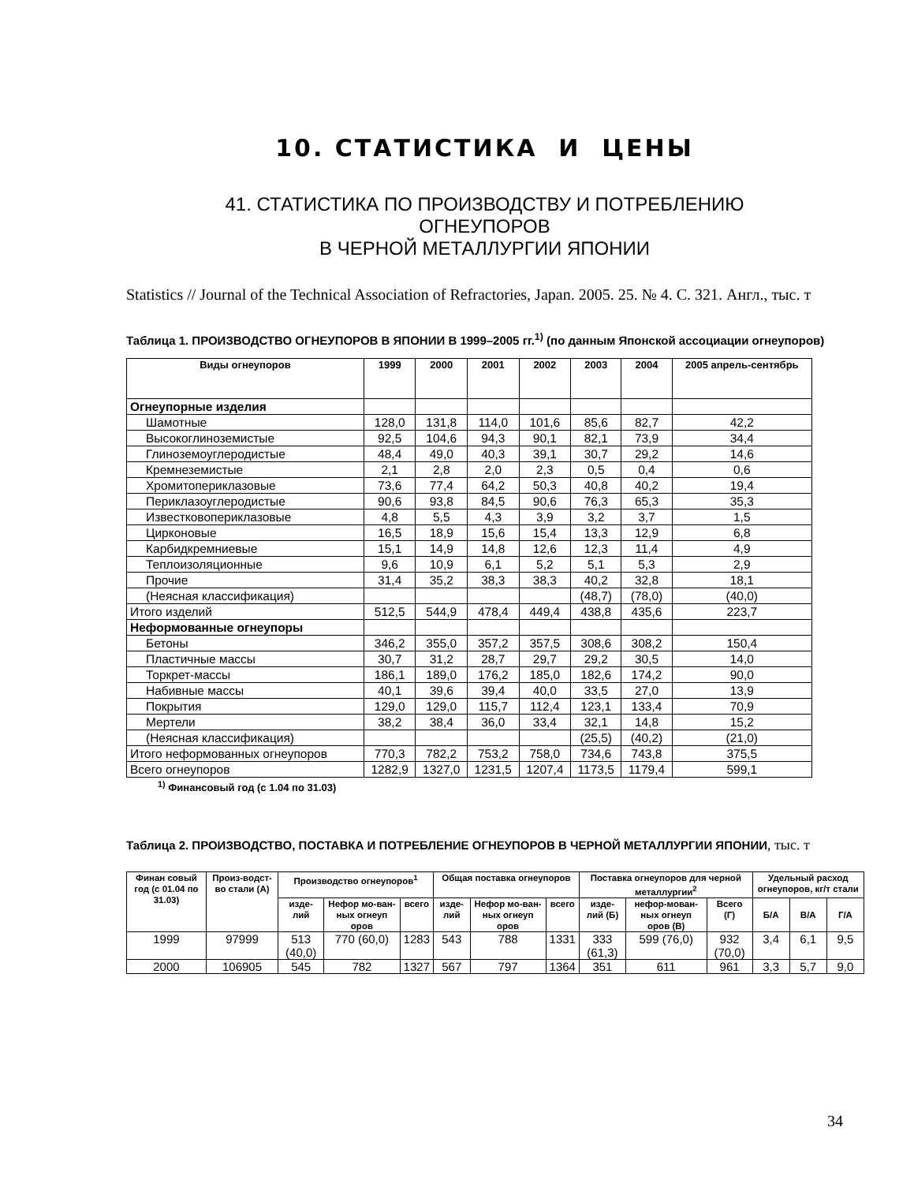10. СТАТИСТИКА И ЦЕНЫ
41. СТАТИСТИКА ПО ПРОИЗВОДСТВУ И ПОТРЕБЛЕНИЮ
ОГНЕУПОРОВ
В ЧЕРНОЙ МЕТАЛЛУРГИИ ЯПОНИИ
Statistics // Journal of the Technical Association of Refractories, Japan. 2005. 25. № 4. С. 321. Англ., тыс. т
Таблица 1. ПРОИЗВОДСТВО ОГНЕУПОРОВ В ЯПОНИИ В 1999–2005 гг.<sup>1)</sup> (по данным Японской ассоциации огнеупоров)
| Виды огнеупоров | 1999 | 2000 | 2001 | 2002 | 2003 | 2004 | 2005 апрель-сентябрь |
| --- | --- | --- | --- | --- | --- | --- | --- |
| Огнеупорные изделия | | | | | | | |
| Шамотные | 128,0 | 131,8 | 114,0 | 101,6 | 85,6 | 82,7 | 42,2 |
| Высокоглиноземистые | 92,5 | 104,6 | 94,3 | 90,1 | 82,1 | 73,9 | 34,4 |
| Глиноземоуглеродистые | 48,4 | 49,0 | 40,3 | 39,1 | 30,7 | 29,2 | 14,6 |
| Кремнеземистые | 2,1 | 2,8 | 2,0 | 2,3 | 0,5 | 0,4 | 0,6 |
| Хромитопериклазовые | 73,6 | 77,4 | 64,2 | 50,3 | 40,8 | 40,2 | 19,4 |
| Периклазоуглеродистые | 90,6 | 93,8 | 84,5 | 90,6 | 76,3 | 65,3 | 35,3 |
| Известковопериклазовые | 4,8 | 5,5 | 4,3 | 3,9 | 3,2 | 3,7 | 1,5 |
| Цирконовые | 16,5 | 18,9 | 15,6 | 15,4 | 13,3 | 12,9 | 6,8 |
| Карбидкремниевые | 15,1 | 14,9 | 14,8 | 12,6 | 12,3 | 11,4 | 4,9 |
| Теплоизоляционные | 9,6 | 10,9 | 6,1 | 5,2 | 5,1 | 5,3 | 2,9 |
| Прочие | 31,4 | 35,2 | 38,3 | 38,3 | 40,2 | 32,8 | 18,1 |
| (Неясная классификация) | | | | | (48,7) | (78,0) | (40,0) |
| Итого изделий | 512,5 | 544,9 | 478,4 | 449,4 | 438,8 | 435,6 | 223,7 |
| Неформованные огнеупоры | | | | | | | |
| Бетоны | 346,2 | 355,0 | 357,2 | 357,5 | 308,6 | 308,2 | 150,4 |
| Пластичные массы | 30,7 | 31,2 | 28,7 | 29,7 | 29,2 | 30,5 | 14,0 |
| Торкрет-массы | 186,1 | 189,0 | 176,2 | 185,0 | 182,6 | 174,2 | 90,0 |
| Набивные массы | 40,1 | 39,6 | 39,4 | 40,0 | 33,5 | 27,0 | 13,9 |
| Покрытия | 129,0 | 129,0 | 115,7 | 112,4 | 123,1 | 133,4 | 70,9 |
| Мертели | 38,2 | 38,4 | 36,0 | 33,4 | 32,1 | 14,8 | 15,2 |
| (Неясная классификация) | | | | | (25,5) | (40,2) | (21,0) |
| Итого неформованных огнеупоров | 770,3 | 782,2 | 753,2 | 758,0 | 734,6 | 743,8 | 375,5 |
| Всего огнеупоров | 1282,9 | 1327,0 | 1231,5 | 1207,4 | 1173,5 | 1179,4 | 599,1 |
<sup>1)</sup> Финансовый год (с 1.04 по 31.03)
Таблица 2. ПРОИЗВОДСТВО, ПОСТАВКА И ПОТРЕБЛЕНИЕ ОГНЕУПОРОВ В ЧЕРНОЙ МЕТАЛЛУРГИИ ЯПОНИИ, тыс. т
| Финан совый год (с 01.04 по 31.03) | Произ-водст-во стали (А) | Производство огнеупоров<sup>1</sup> | | | Общая поставка огнеупоров | | | Поставка огнеупоров для черной металлургии<sup>2</sup> | | | Удельный расход огнеупоров, кг/т стали | | |
| --- | --- | --- | --- | --- | --- | --- | --- | --- | --- | --- | --- | --- | --- |
| | | изде-лий | Нефор мо-ван-ных огнеуп оров | всего | изде-лий | Нефор мо-ван-ных огнеуп оров | всего | изде-лий (Б) | нефор-мован-ных огнеуп оров (В) | Всего (Г) | Б/А | В/А | Г/А |
| 1999 | 97999 | 513 (40,0) | 770 (60,0) | 1283 | 543 | 788 | 1331 | 333 (61,3) | 599 (76,0) | 932 (70,0) | 3,4 | 6,1 | 9,5 |
| 2000 | 106905 | 545 | 782 | 1327 | 567 | 797 | 1364 | 351 | 611 | 961 | 3,3 | 5,7 | 9,0 |
34